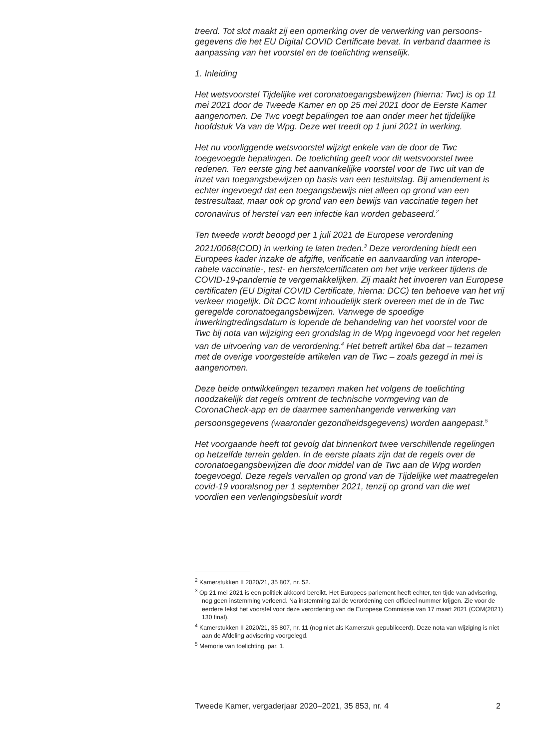treerd. Tot slot maakt zij een opmerking over de verwerking van persoons-gegevens die het EU Digital COVID Certificate bevat. In verband daarmee is aanpassing van het voorstel en de toelichting wenselijk.
1. Inleiding
Het wetsvoorstel Tijdelijke wet coronatoegangsbewijzen (hierna: Twc) is op 11 mei 2021 door de Tweede Kamer en op 25 mei 2021 door de Eerste Kamer aangenomen. De Twc voegt bepalingen toe aan onder meer het tijdelijke hoofdstuk Va van de Wpg. Deze wet treedt op 1 juni 2021 in werking.
Het nu voorliggende wetsvoorstel wijzigt enkele van de door de Twc toegevoegde bepalingen. De toelichting geeft voor dit wetsvoorstel twee redenen. Ten eerste ging het aanvankelijke voorstel voor de Twc uit van de inzet van toegangsbewijzen op basis van een testuitslag. Bij amendement is echter ingevoegd dat een toegangsbewijs niet alleen op grond van een testresultaat, maar ook op grond van een bewijs van vaccinatie tegen het coronavirus of herstel van een infectie kan worden gebaseerd.<sup>2</sup>
Ten tweede wordt beoogd per 1 juli 2021 de Europese verordening 2021/0068(COD) in werking te laten treden.<sup>3</sup> Deze verordening biedt een Europees kader inzake de afgifte, verificatie en aanvaarding van interope-rabele vaccinatie-, test- en herstelcertificaten om het vrije verkeer tijdens de COVID-19-pandemie te vergemakkelijken. Zij maakt het invoeren van Europese certificaten (EU Digital COVID Certificate, hierna: DCC) ten behoeve van het vrij verkeer mogelijk. Dit DCC komt inhoudelijk sterk overeen met de in de Twc geregelde coronatoegangsbewijzen. Vanwege de spoedige inwerkingtredingsdatum is lopende de behandeling van het voorstel voor de Twc bij nota van wijziging een grondslag in de Wpg ingevoegd voor het regelen van de uitvoering van de verordening.<sup>4</sup> Het betreft artikel 6ba dat – tezamen met de overige voorgestelde artikelen van de Twc – zoals gezegd in mei is aangenomen.
Deze beide ontwikkelingen tezamen maken het volgens de toelichting noodzakelijk dat regels omtrent de technische vormgeving van de CoronaCheck-app en de daarmee samenhangende verwerking van persoonsgegevens (waaronder gezondheidsgegevens) worden aangepast.<sup>5</sup>
Het voorgaande heeft tot gevolg dat binnenkort twee verschillende regelingen op hetzelfde terrein gelden. In de eerste plaats zijn dat de regels over de coronatoegangsbewijzen die door middel van de Twc aan de Wpg worden toegevoegd. Deze regels vervallen op grond van de Tijdelijke wet maatregelen covid-19 vooralsnog per 1 september 2021, tenzij op grond van die wet voordien een verlengingsbesluit wordt
<sup>2</sup> Kamerstukken II 2020/21, 35 807, nr. 52.
<sup>3</sup> Op 21 mei 2021 is een politiek akkoord bereikt. Het Europees parlement heeft echter, ten tijde van advisering, nog geen instemming verleend. Na instemming zal de verordening een officieel nummer krijgen. Zie voor de eerdere tekst het voorstel voor deze verordening van de Europese Commissie van 17 maart 2021 (COM(2021) 130 final).
<sup>4</sup> Kamerstukken II 2020/21, 35 807, nr. 11 (nog niet als Kamerstuk gepubliceerd). Deze nota van wijziging is niet aan de Afdeling advisering voorgelegd.
<sup>5</sup> Memorie van toelichting, par. 1.
Tweede Kamer, vergaderjaar 2020–2021, 35 853, nr. 4 2